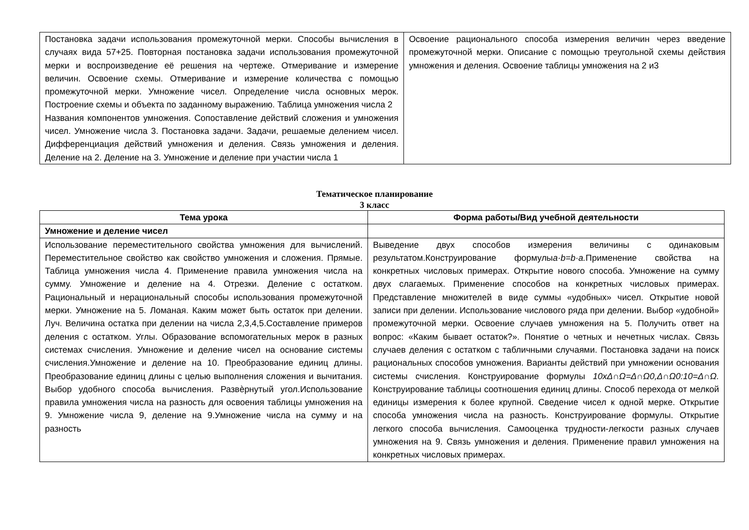| Постановка задачи использования промежуточной мерки. Способы вычисления в случаях вида 57+25. Повторная постановка задачи использования промежуточной мерки и воспроизведение её решения на чертеже. Отмеривание и измерение величин. Освоение схемы. Отмеривание и измерение количества с помощью промежуточной мерки. Умножение чисел. Определение числа основных мерок. Построение схемы и объекта по заданному выражению. Таблица умножения числа 2 Названия компонентов умножения. Сопоставление действий сложения и умножения чисел. Умножение числа 3. Постановка задачи. Задачи, решаемые делением чисел. Дифференциация действий умножения и деления. Связь умножения и деления. Деление на 2. Деление на 3. Умножение и деление при участии числа 1 | Освоение рационального способа измерения величин через введение промежуточной мерки. Описание с помощью треугольной схемы действия умножения и деления. Освоение таблицы умножения на 2 и3 |
Тематическое планирование
3 класс
| Тема урока | Форма работы/Вид учебной деятельности |
| --- | --- |
| Умножение и деление чисел | |
| Использование переместительного свойства умножения для вычислений. Переместительное свойство как свойство умножения и сложения. Прямые. Таблица умножения числа 4. Применение правила умножения числа на сумму. Умножение и деление на 4. Отрезки. Деление с остатком. Рациональный и нерациональный способы использования промежуточной мерки. Умножение на 5. Ломаная. Каким может быть остаток при делении. Луч. Величина остатка при делении на числа 2,3,4,5.Составление примеров деления с остатком. Углы. Образование вспомогательных мерок в разных системах счисления. Умножение и деление чисел на основание системы счисления.Умножение и деление на 10. Преобразование единиц длины. Преобразование единиц длины с целью выполнения сложения и вычитания. Выбор удобного способа вычисления. Развѐрнутый угол.Использование правила умножения числа на разность для освоения таблицы умножения на 9. Умножение числа 9, деление на 9.Умножение числа на сумму и на разность | Выведение двух способов измерения величины с одинаковым результатом.Конструирование формулы a·b=b·a. Применение свойства на конкретных числовых примерах. Открытие нового способа. Умножение на сумму двух слагаемых. Применение способов на конкретных числовых примерах. Представление множителей в виде суммы «удобных» чисел. Открытие новой записи при делении. Использование числового ряда при делении. Выбор «удобной» промежуточной мерки. Освоение случаев умножения на 5. Получить ответ на вопрос: «Каким бывает остаток?». Понятие о четных и нечетных числах. Связь случаев деления с остатком с табличными случаями. Постановка задачи на поиск рациональных способов умножения. Варианты действий при умножении основания системы счисления. Конструирование формулы 10xΔ∩Ω=Δ∩Ω0,Δ∩Ω0:10=Δ∩Ω. Конструирование таблицы соотношения единиц длины. Способ перехода от мелкой единицы измерения к более крупной. Сведение чисел к одной мерке. Открытие способа умножения числа на разность. Конструирование формулы. Открытие легкого способа вычисления. Самооценка трудности-легкости разных случаев умножения на 9. Связь умножения и деления. Применение правил умножения на конкретных числовых примерах. |